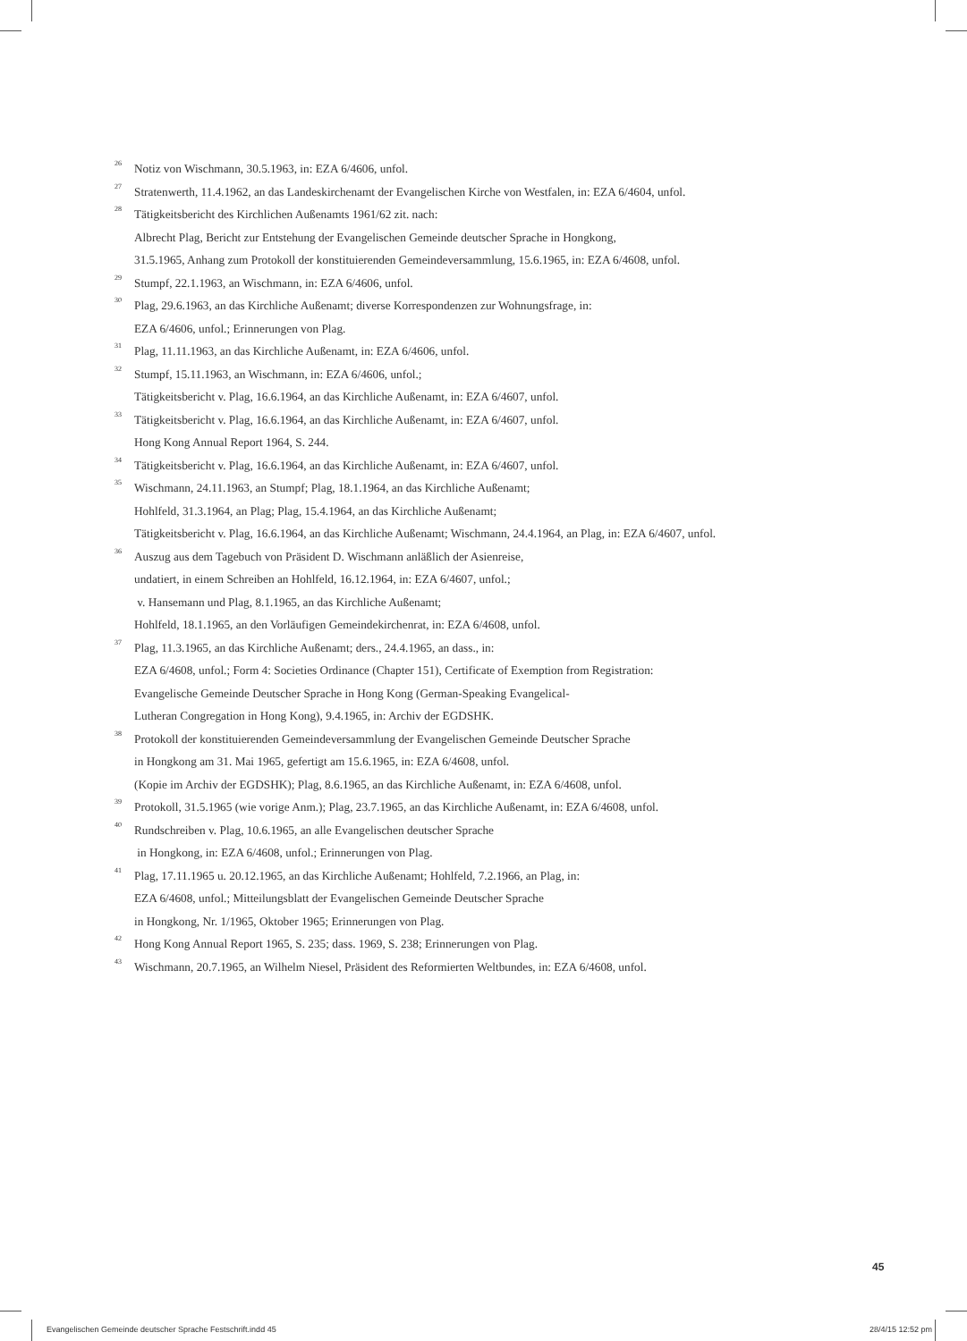<sup>26</sup>
Notiz von Wischmann, 30.5.1963, in: EZA 6/4606, unfol.
<sup>27</sup>
Stratenwerth, 11.4.1962, an das Landeskirchenamt der Evangelischen Kirche von Westfalen, in: EZA 6/4604, unfol.
<sup>28</sup>
Tätigkeitsbericht des Kirchlichen Außenamts 1961/62 zit. nach:
Albrecht Plag, Bericht zur Entstehung der Evangelischen Gemeinde deutscher Sprache in Hongkong,
31.5.1965, Anhang zum Protokoll der konstituierenden Gemeindeversammlung, 15.6.1965, in: EZA 6/4608, unfol.
<sup>29</sup>
Stumpf, 22.1.1963, an Wischmann, in: EZA 6/4606, unfol.
<sup>30</sup>
Plag, 29.6.1963, an das Kirchliche Außenamt; diverse Korrespondenzen zur Wohnungsfrage, in:
EZA 6/4606, unfol.; Erinnerungen von Plag.
<sup>31</sup>
Plag, 11.11.1963, an das Kirchliche Außenamt, in: EZA 6/4606, unfol.
<sup>32</sup>
Stumpf, 15.11.1963, an Wischmann, in: EZA 6/4606, unfol.;
Tätigkeitsbericht v. Plag, 16.6.1964, an das Kirchliche Außenamt, in: EZA 6/4607, unfol.
<sup>33</sup>
Tätigkeitsbericht v. Plag, 16.6.1964, an das Kirchliche Außenamt, in: EZA 6/4607, unfol.
Hong Kong Annual Report 1964, S. 244.
<sup>34</sup>
Tätigkeitsbericht v. Plag, 16.6.1964, an das Kirchliche Außenamt, in: EZA 6/4607, unfol.
<sup>35</sup>
Wischmann, 24.11.1963, an Stumpf; Plag, 18.1.1964, an das Kirchliche Außenamt;
Hohlfeld, 31.3.1964, an Plag; Plag, 15.4.1964, an das Kirchliche Außenamt;
Tätigkeitsbericht v. Plag, 16.6.1964, an das Kirchliche Außenamt; Wischmann, 24.4.1964, an Plag, in: EZA 6/4607, unfol.
<sup>36</sup>
Auszug aus dem Tagebuch von Präsident D. Wischmann anläßlich der Asienreise,
undatiert, in einem Schreiben an Hohlfeld, 16.12.1964, in: EZA 6/4607, unfol.;
v. Hansemann und Plag, 8.1.1965, an das Kirchliche Außenamt;
Hohlfeld, 18.1.1965, an den Vorläufigen Gemeindekirchenrat, in: EZA 6/4608, unfol.
<sup>37</sup>
Plag, 11.3.1965, an das Kirchliche Außenamt; ders., 24.4.1965, an dass., in:
EZA 6/4608, unfol.; Form 4: Societies Ordinance (Chapter 151), Certificate of Exemption from Registration:
Evangelische Gemeinde Deutscher Sprache in Hong Kong (German-Speaking Evangelical-
Lutheran Congregation in Hong Kong), 9.4.1965, in: Archiv der EGDSHK.
<sup>38</sup>
Protokoll der konstituierenden Gemeindeversammlung der Evangelischen Gemeinde Deutscher Sprache
in Hongkong am 31. Mai 1965, gefertigt am 15.6.1965, in: EZA 6/4608, unfol.
(Kopie im Archiv der EGDSHK); Plag, 8.6.1965, an das Kirchliche Außenamt, in: EZA 6/4608, unfol.
<sup>39</sup>
Protokoll, 31.5.1965 (wie vorige Anm.); Plag, 23.7.1965, an das Kirchliche Außenamt, in: EZA 6/4608, unfol.
<sup>40</sup>
Rundschreiben v. Plag, 10.6.1965, an alle Evangelischen deutscher Sprache
in Hongkong, in: EZA 6/4608, unfol.; Erinnerungen von Plag.
<sup>41</sup>
Plag, 17.11.1965 u. 20.12.1965, an das Kirchliche Außenamt; Hohlfeld, 7.2.1966, an Plag, in:
EZA 6/4608, unfol.; Mitteilungsblatt der Evangelischen Gemeinde Deutscher Sprache
in Hongkong, Nr. 1/1965, Oktober 1965; Erinnerungen von Plag.
<sup>42</sup>
Hong Kong Annual Report 1965, S. 235; dass. 1969, S. 238; Erinnerungen von Plag.
<sup>43</sup>
Wischmann, 20.7.1965, an Wilhelm Niesel, Präsident des Reformierten Weltbundes, in: EZA 6/4608, unfol.
45
Evangelischen Gemeinde deutscher Sprache Festschrift.indd 45 28/4/15 12:52 pm